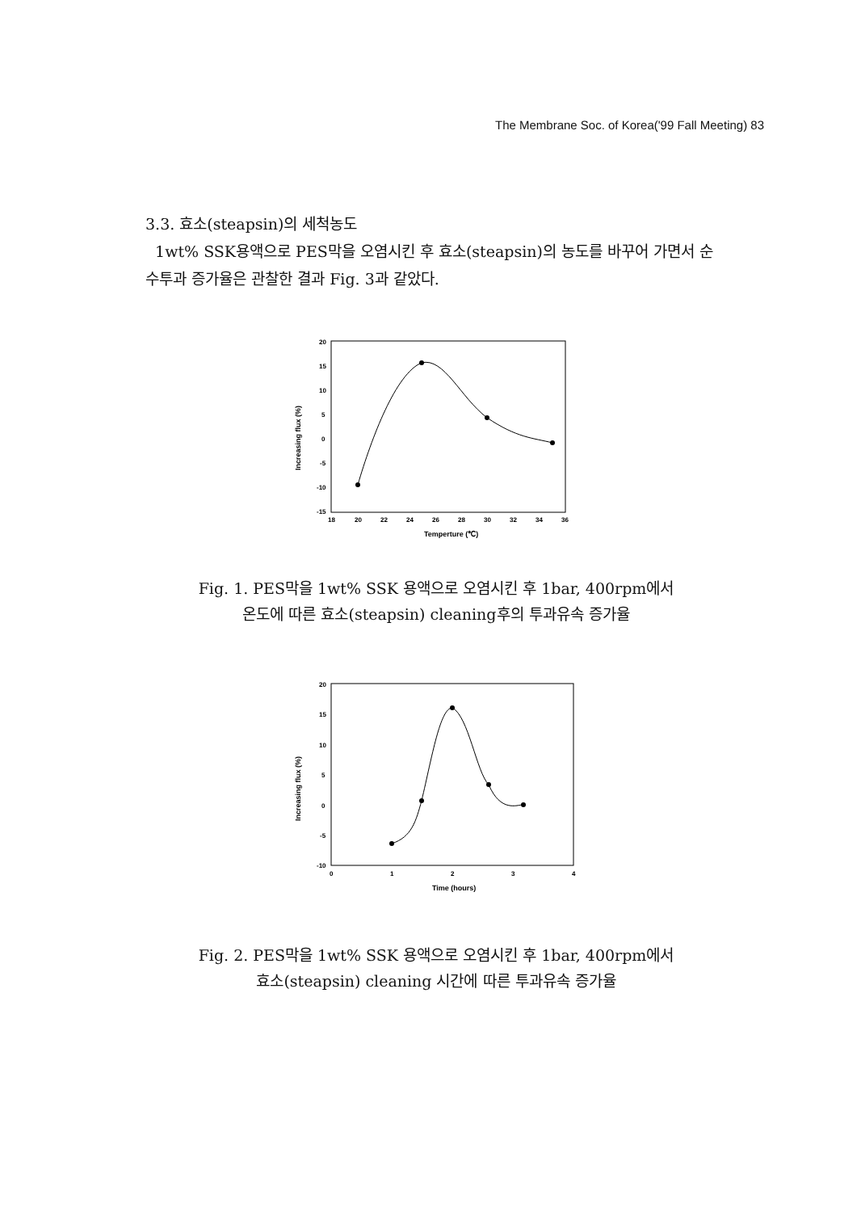The Membrane Soc. of Korea('99 Fall Meeting) 83
3.3. 효소(steapsin)의 세척농도
1wt% SSK용액으로 PES막을 오염시킨 후 효소(steapsin)의 농도를 바꾸어 가면서 순수투과 증가율은 관찰한 결과 Fig. 3과 같았다.
20
15
10
5
0
-5
-10
-15
18
20
22
24
26
28
30
32
34
36
Temperture (℃)
Increasing flux (%)
Fig. 1. PES막을 1wt% SSK 용액으로 오염시킨 후 1bar, 400rpm에서
온도에 따른 효소(steapsin) cleaning후의 투과유속 증가율
20
15
10
5
0
-5
-10
0
1
2
3
4
Time (hours)
Increasing flux (%)
Fig. 2. PES막을 1wt% SSK 용액으로 오염시킨 후 1bar, 400rpm에서
효소(steapsin) cleaning 시간에 따른 투과유속 증가율